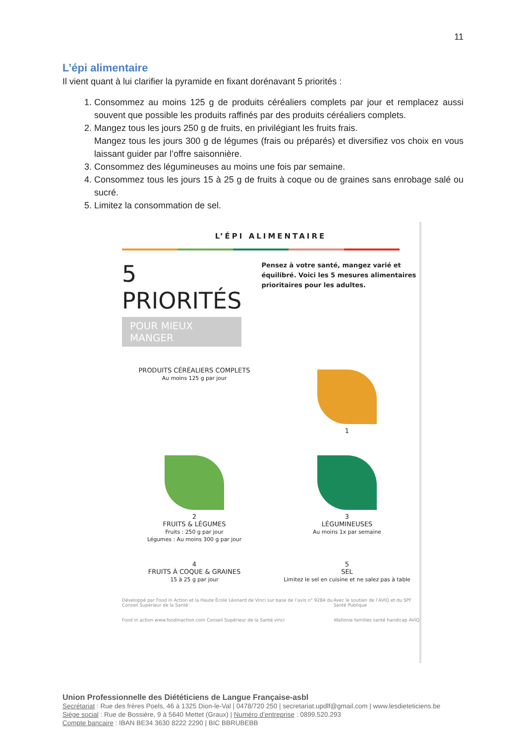11
L’épi alimentaire
Il vient quant à lui clarifier la pyramide en fixant dorénavant 5 priorités :
1. Consommez au moins 125 g de produits céréaliers complets par jour et remplacez aussi souvent que possible les produits raffinés par des produits céréaliers complets.
2. Mangez tous les jours 250 g de fruits, en privilégiant les fruits frais.
Mangez tous les jours 300 g de légumes (frais ou préparés) et diversifiez vos choix en vous laissant guider par l’offre saisonnière.
3. Consommez des légumineuses au moins une fois par semaine.
4. Consommez tous les jours 15 à 25 g de fruits à coque ou de graines sans enrobage salé ou sucré.
5. Limitez la consommation de sel.
L’ÉPI ALIMENTAIRE
5 PRIORITÉS
POUR MIEUX MANGER
Pensez à votre santé, mangez varié et équilibré. Voici les 5 mesures alimentaires prioritaires pour les adultes.
PRODUITS CÉRÉALIERS COMPLETS
Au moins 125 g par jour
1
2
FRUITS & LÉGUMES
Fruits : 250 g par jour
Légumes : Au moins 300 g par jour
3
LÉGUMINEUSES
Au moins 1x par semaine
4
FRUITS À COQUE & GRAINES
15 à 25 g par jour
5
SEL
Limitez le sel en cuisine et ne salez pas à table
Développé par Food in Action et la Haute École Léonard de Vinci sur base de l’avis n° 9284 du Conseil Supérieur de la Santé Avec le soutien de l’AVIQ et du SPF Santé Publique
Food in action www.foodinaction.com Conseil Supérieur de la Santé vinci Wallonie familles santé handicap AVIQ
Union Professionnelle des Diététiciens de Langue Française-asbl
Secrétariat : Rue des frères Poels, 46 à 1325 Dion-le-Val | 0478/720 250 | secretariat.updlf@gmail.com | www.lesdieteticiens.be
Siège social : Rue de Bossière, 9 à 5640 Mettet (Graux) | Numéro d’entreprise : 0899.520.293
Compte bancaire : IBAN BE34 3630 8222 2290 | BIC BBRUBEBB